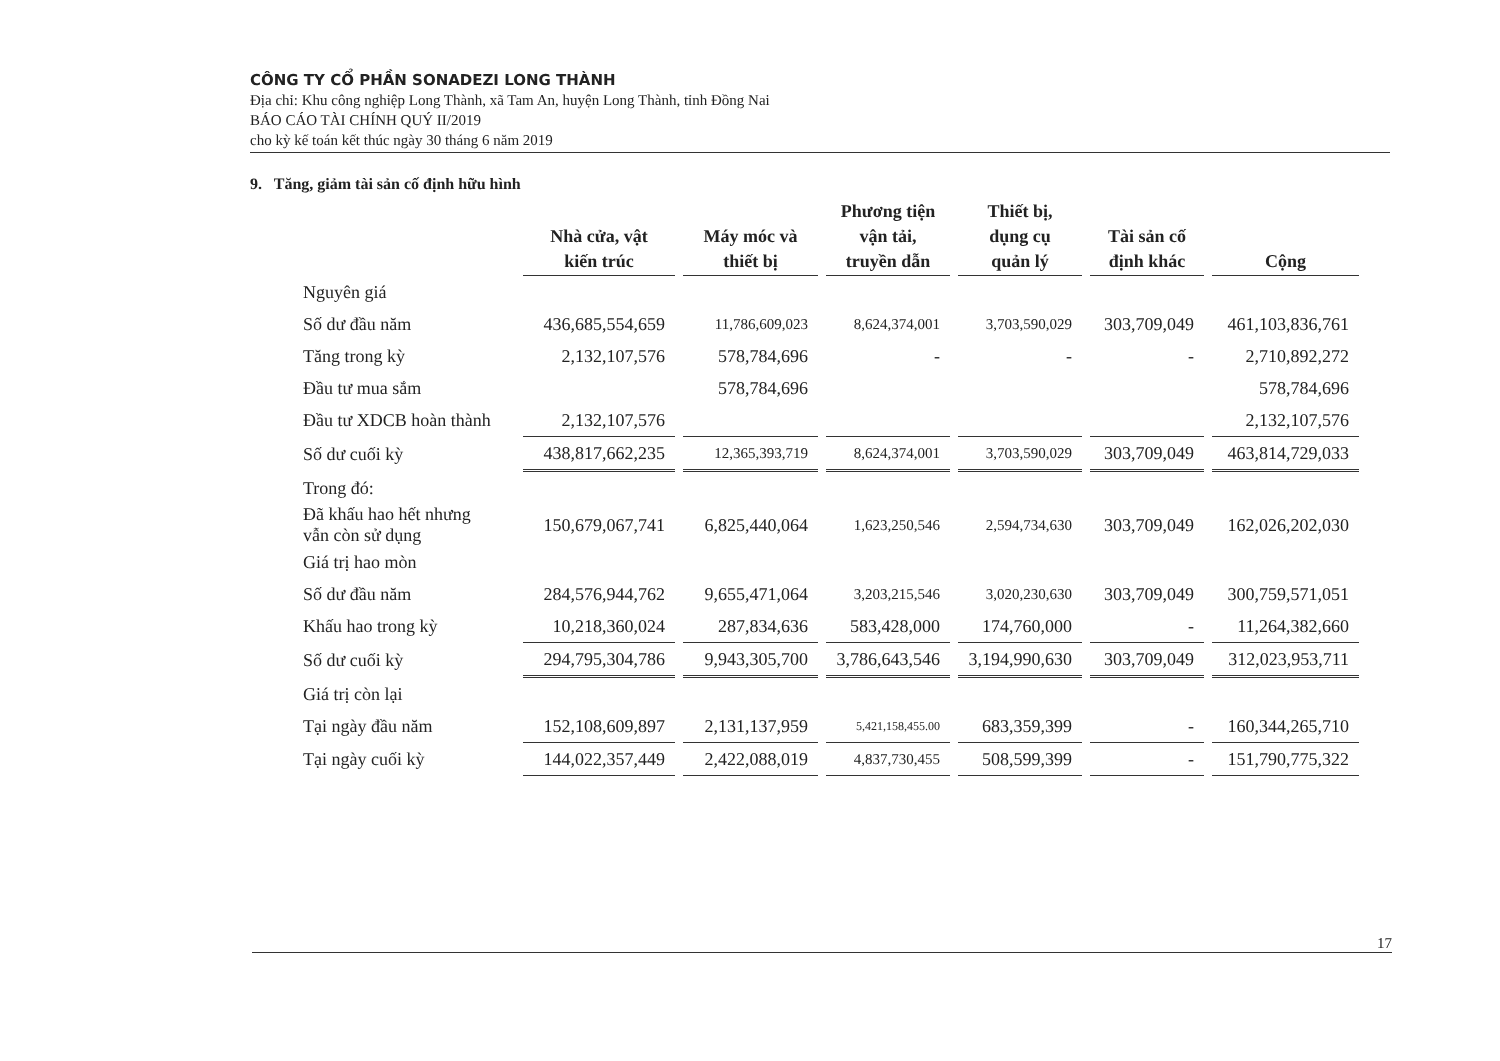CÔNG TY CỔ PHẦN SONADEZI LONG THÀNH
Địa chỉ: Khu công nghiệp Long Thành, xã Tam An, huyện Long Thành, tỉnh Đồng Nai
BÁO CÁO TÀI CHÍNH QUÝ II/2019
cho kỳ kế toán kết thúc ngày 30 tháng 6 năm 2019
9. Tăng, giảm tài sản cố định hữu hình
| | Nhà cửa, vật kiến trúc | Máy móc và thiết bị | Phương tiện vận tải, truyền dẫn | Thiết bị, dụng cụ quản lý | Tài sản cố định khác | Cộng |
| --- | --- | --- | --- | --- | --- | --- |
| Nguyên giá | | | | | | |
| Số dư đầu năm | 436,685,554,659 | 11,786,609,023 | 8,624,374,001 | 3,703,590,029 | 303,709,049 | 461,103,836,761 |
| Tăng trong kỳ | 2,132,107,576 | 578,784,696 | - | - | - | 2,710,892,272 |
| Đầu tư mua sắm | | 578,784,696 | | | | 578,784,696 |
| Đầu tư XDCB hoàn thành | 2,132,107,576 | | | | | 2,132,107,576 |
| Số dư cuối kỳ | 438,817,662,235 | 12,365,393,719 | 8,624,374,001 | 3,703,590,029 | 303,709,049 | 463,814,729,033 |
| Trong đó: | | | | | | |
| Đã khấu hao hết nhưng vẫn còn sử dụng | 150,679,067,741 | 6,825,440,064 | 1,623,250,546 | 2,594,734,630 | 303,709,049 | 162,026,202,030 |
| Giá trị hao mòn | | | | | | |
| Số dư đầu năm | 284,576,944,762 | 9,655,471,064 | 3,203,215,546 | 3,020,230,630 | 303,709,049 | 300,759,571,051 |
| Khấu hao trong kỳ | 10,218,360,024 | 287,834,636 | 583,428,000 | 174,760,000 | - | 11,264,382,660 |
| Số dư cuối kỳ | 294,795,304,786 | 9,943,305,700 | 3,786,643,546 | 3,194,990,630 | 303,709,049 | 312,023,953,711 |
| Giá trị còn lại | | | | | | |
| Tại ngày đầu năm | 152,108,609,897 | 2,131,137,959 | 5,421,158,455.00 | 683,359,399 | - | 160,344,265,710 |
| Tại ngày cuối kỳ | 144,022,357,449 | 2,422,088,019 | 4,837,730,455 | 508,599,399 | - | 151,790,775,322 |
17